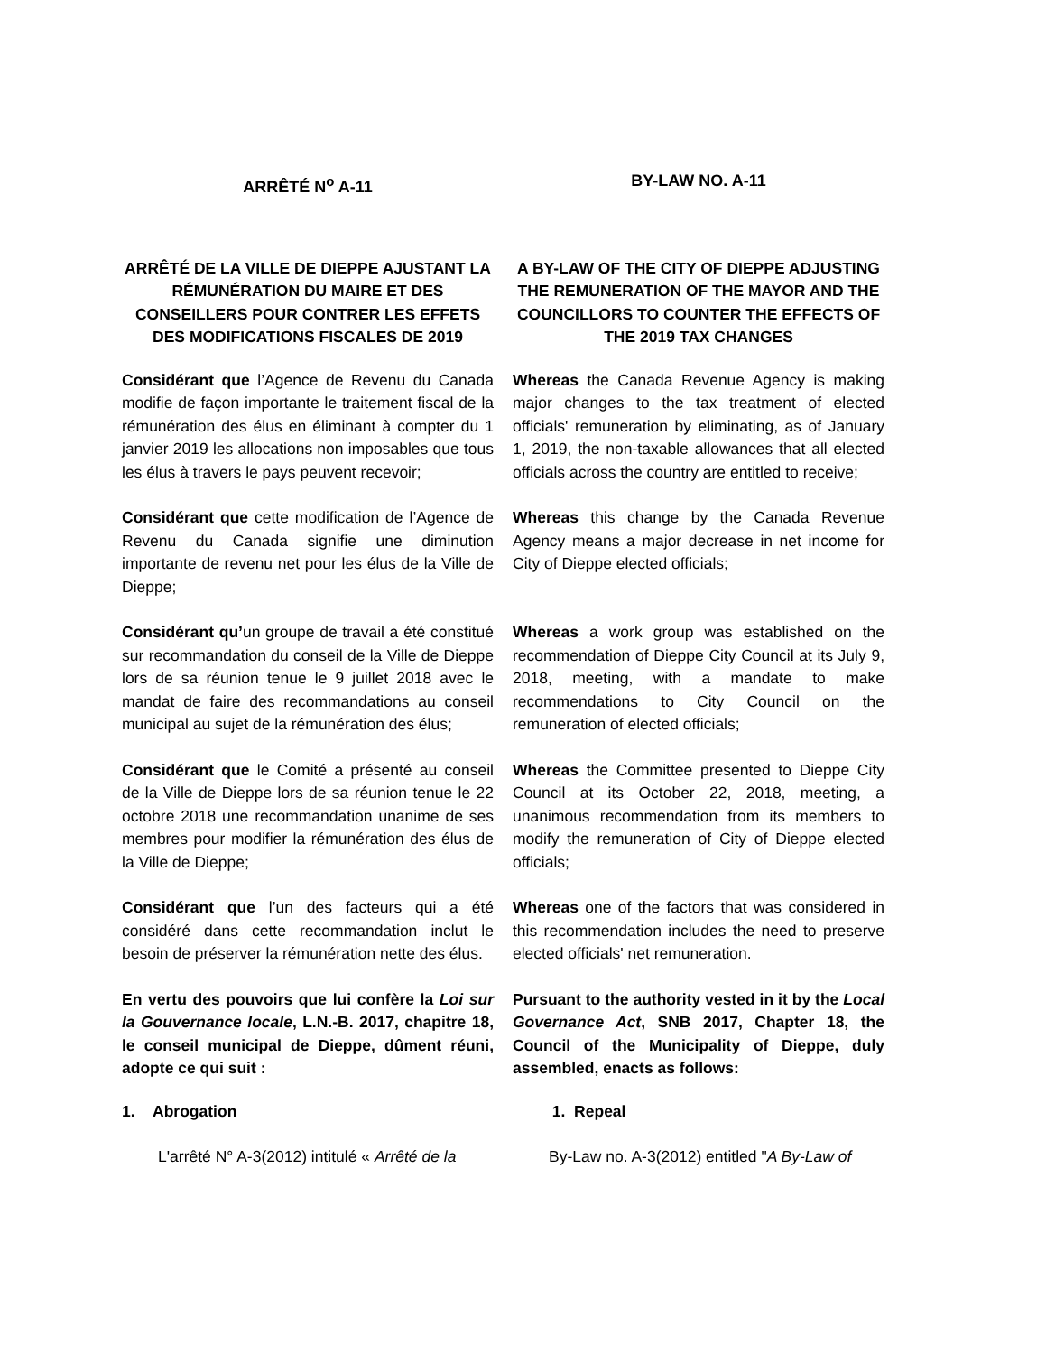ARRÊTÉ N<sup>o</sup> A-11 BY-LAW NO. A-11
ARRÊTÉ DE LA VILLE DE DIEPPE AJUSTANT LA RÉMUNÉRATION DU MAIRE ET DES CONSEILLERS POUR CONTRER LES EFFETS DES MODIFICATIONS FISCALES DE 2019
A BY-LAW OF THE CITY OF DIEPPE ADJUSTING THE REMUNERATION OF THE MAYOR AND THE COUNCILLORS TO COUNTER THE EFFECTS OF THE 2019 TAX CHANGES
Considérant que l’Agence de Revenu du Canada modifie de façon importante le traitement fiscal de la rémunération des élus en éliminant à compter du 1 janvier 2019 les allocations non imposables que tous les élus à travers le pays peuvent recevoir;
Whereas the Canada Revenue Agency is making major changes to the tax treatment of elected officials' remuneration by eliminating, as of January 1, 2019, the non-taxable allowances that all elected officials across the country are entitled to receive;
Considérant que cette modification de l’Agence de Revenu du Canada signifie une diminution importante de revenu net pour les élus de la Ville de Dieppe;
Whereas this change by the Canada Revenue Agency means a major decrease in net income for City of Dieppe elected officials;
Considérant qu’un groupe de travail a été constitué sur recommandation du conseil de la Ville de Dieppe lors de sa réunion tenue le 9 juillet 2018 avec le mandat de faire des recommandations au conseil municipal au sujet de la rémunération des élus;
Whereas a work group was established on the recommendation of Dieppe City Council at its July 9, 2018, meeting, with a mandate to make recommendations to City Council on the remuneration of elected officials;
Considérant que le Comité a présenté au conseil de la Ville de Dieppe lors de sa réunion tenue le 22 octobre 2018 une recommandation unanime de ses membres pour modifier la rémunération des élus de la Ville de Dieppe;
Whereas the Committee presented to Dieppe City Council at its October 22, 2018, meeting, a unanimous recommendation from its members to modify the remuneration of City of Dieppe elected officials;
Considérant que l’un des facteurs qui a été considéré dans cette recommandation inclut le besoin de préserver la rémunération nette des élus.
Whereas one of the factors that was considered in this recommendation includes the need to preserve elected officials' net remuneration.
En vertu des pouvoirs que lui confère la Loi sur la Gouvernance locale, L.N.-B. 2017, chapitre 18, le conseil municipal de Dieppe, dûment réuni, adopte ce qui suit :
Pursuant to the authority vested in it by the Local Governance Act, SNB 2017, Chapter 18, the Council of the Municipality of Dieppe, duly assembled, enacts as follows:
1. Abrogation 1. Repeal
L'arrêté N° A-3(2012) intitulé « Arrêté de la
By-Law no. A-3(2012) entitled "A By-Law of